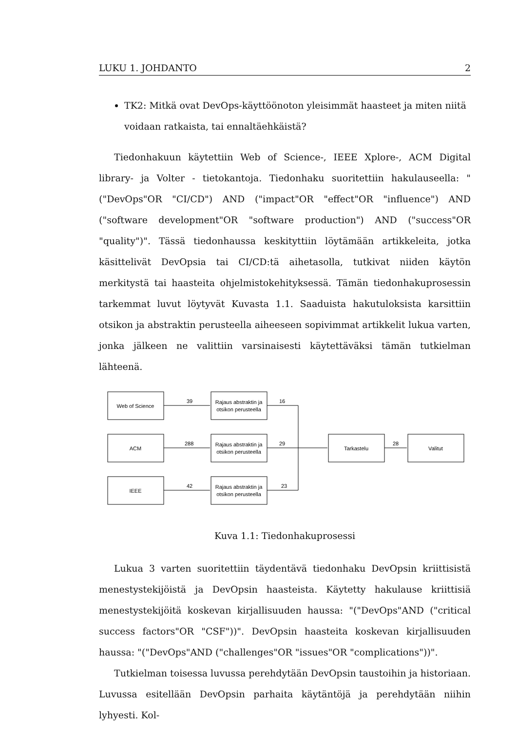LUKU 1. JOHDANTO 2
TK2: Mitkä ovat DevOps-käyttöönoton yleisimmät haasteet ja miten niitä voidaan ratkaista, tai ennaltäehkäistä?
Tiedonhakuun käytettiin Web of Science-, IEEE Xplore-, ACM Digital library- ja Volter - tietokantoja. Tiedonhaku suoritettiin hakulauseella: "("DevOps"OR "CI/CD") AND ("impact"OR "effect"OR "influence") AND ("software development"OR "software production") AND ("success"OR "quality")". Tässä tiedonhaussa keskityttiin löytämään artikkeleita, jotka käsittelivät DevOpsia tai CI/CD:tä aihetasolla, tutkivat niiden käytön merkitystä tai haasteita ohjelmistokehityksessä. Tämän tiedonhakuprosessin tarkemmat luvut löytyvät Kuvasta 1.1. Saaduista hakutuloksista karsittiin otsikon ja abstraktin perusteella aiheeseen sopivimmat artikkelit lukua varten, jonka jälkeen ne valittiin varsinaisesti käytettäväksi tämän tutkielman lähteenä.
Web of Science
ACM
IEEE
Rajaus abstraktin ja
otsikon perusteella
Rajaus abstraktin ja
otsikon perusteella
Rajaus abstraktin ja
otsikon perusteella
Tarkastelu
Valitut
39
288
42
16
29
23
28
Kuva 1.1: Tiedonhakuprosessi
Lukua 3 varten suoritettiin täydentävä tiedonhaku DevOpsin kriittisistä menestystekijöistä ja DevOpsin haasteista. Käytetty hakulause kriittisiä menestystekijöitä koskevan kirjallisuuden haussa: "("DevOps"AND ("critical success factors"OR "CSF"))". DevOpsin haasteita koskevan kirjallisuuden haussa: "("DevOps"AND ("challenges"OR "issues"OR "complications"))".
Tutkielman toisessa luvussa perehdytään DevOpsin taustoihin ja historiaan. Luvussa esitellään DevOpsin parhaita käytäntöjä ja perehdytään niihin lyhyesti. Kol-